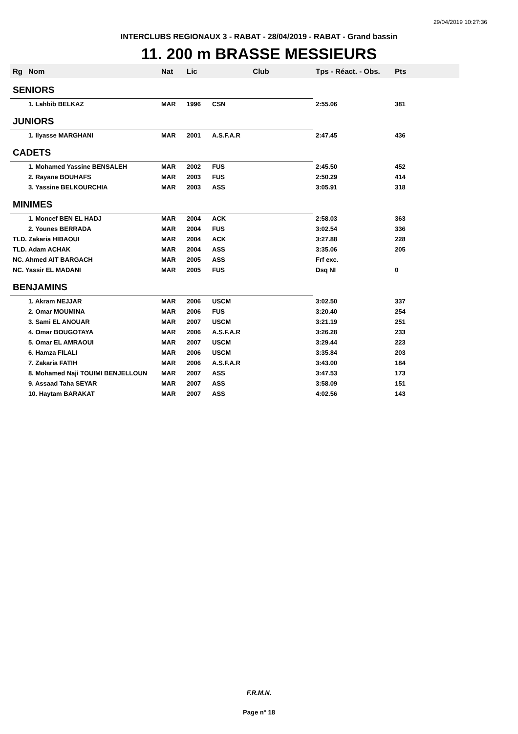29/04/2019 10:27:36
INTERCLUBS REGIONAUX 3 - RABAT - 28/04/2019 - RABAT - Grand bassin
11. 200 m BRASSE MESSIEURS
| Rg | Nom | Nat | Lic | Club | Tps - Réact. - Obs. | Pts |
| --- | --- | --- | --- | --- | --- | --- |
| SENIORS | | | | | | |
| | 1. Lahbib BELKAZ | MAR | 1996 | CSN | 2:55.06 | 381 |
| JUNIORS | | | | | | |
| | 1. Ilyasse MARGHANI | MAR | 2001 | A.S.F.A.R | 2:47.45 | 436 |
| CADETS | | | | | | |
| | 1. Mohamed Yassine BENSALEH | MAR | 2002 | FUS | 2:45.50 | 452 |
| | 2. Rayane BOUHAFS | MAR | 2003 | FUS | 2:50.29 | 414 |
| | 3. Yassine BELKOURCHIA | MAR | 2003 | ASS | 3:05.91 | 318 |
| MINIMES | | | | | | |
| | 1. Moncef BEN EL HADJ | MAR | 2004 | ACK | 2:58.03 | 363 |
| | 2. Younes BERRADA | MAR | 2004 | FUS | 3:02.54 | 336 |
| TLD. Zakaria HIBAOUI | | MAR | 2004 | ACK | 3:27.88 | 228 |
| TLD. Adam ACHAK | | MAR | 2004 | ASS | 3:35.06 | 205 |
| NC. Ahmed AIT BARGACH | | MAR | 2005 | ASS | Frf exc. | |
| NC. Yassir EL MADANI | | MAR | 2005 | FUS | Dsq NI | 0 |
| BENJAMINS | | | | | | |
| | 1. Akram NEJJAR | MAR | 2006 | USCM | 3:02.50 | 337 |
| | 2. Omar MOUMINA | MAR | 2006 | FUS | 3:20.40 | 254 |
| | 3. Sami EL ANOUAR | MAR | 2007 | USCM | 3:21.19 | 251 |
| | 4. Omar BOUGOTAYA | MAR | 2006 | A.S.F.A.R | 3:26.28 | 233 |
| | 5. Omar EL AMRAOUI | MAR | 2007 | USCM | 3:29.44 | 223 |
| | 6. Hamza FILALI | MAR | 2006 | USCM | 3:35.84 | 203 |
| | 7. Zakaria FATIH | MAR | 2006 | A.S.F.A.R | 3:43.00 | 184 |
| | 8. Mohamed Naji TOUIMI BENJELLOUN | MAR | 2007 | ASS | 3:47.53 | 173 |
| | 9. Assaad Taha SEYAR | MAR | 2007 | ASS | 3:58.09 | 151 |
| | 10. Haytam BARAKAT | MAR | 2007 | ASS | 4:02.56 | 143 |
F.R.M.N.
Page n° 18